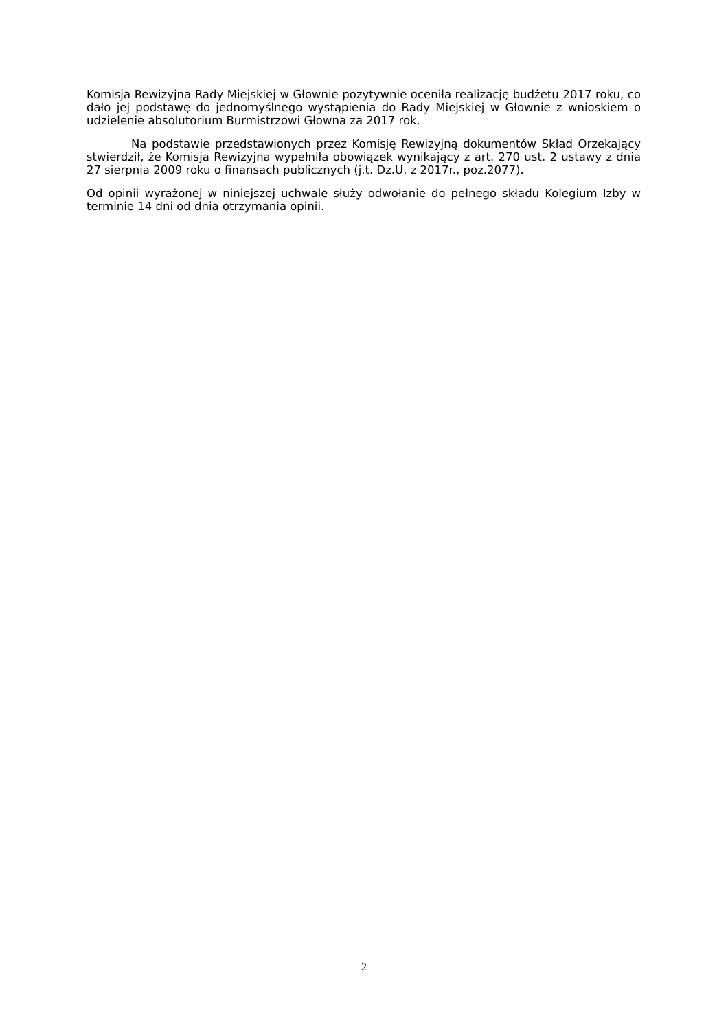Komisja Rewizyjna Rady Miejskiej w Głownie pozytywnie oceniła realizację budżetu 2017 roku, co dało jej podstawę do jednomyślnego wystąpienia do Rady Miejskiej w Głownie z wnioskiem o udzielenie absolutorium Burmistrzowi Głowna za 2017 rok.
Na podstawie przedstawionych przez Komisję Rewizyjną dokumentów Skład Orzekający stwierdził, że Komisja Rewizyjna wypełniła obowiązek wynikający z art. 270 ust. 2 ustawy z dnia 27 sierpnia 2009 roku o finansach publicznych (j.t. Dz.U. z 2017r., poz.2077).
Od opinii wyrażonej w niniejszej uchwale służy odwołanie do pełnego składu Kolegium Izby w terminie 14 dni od dnia otrzymania opinii.
2